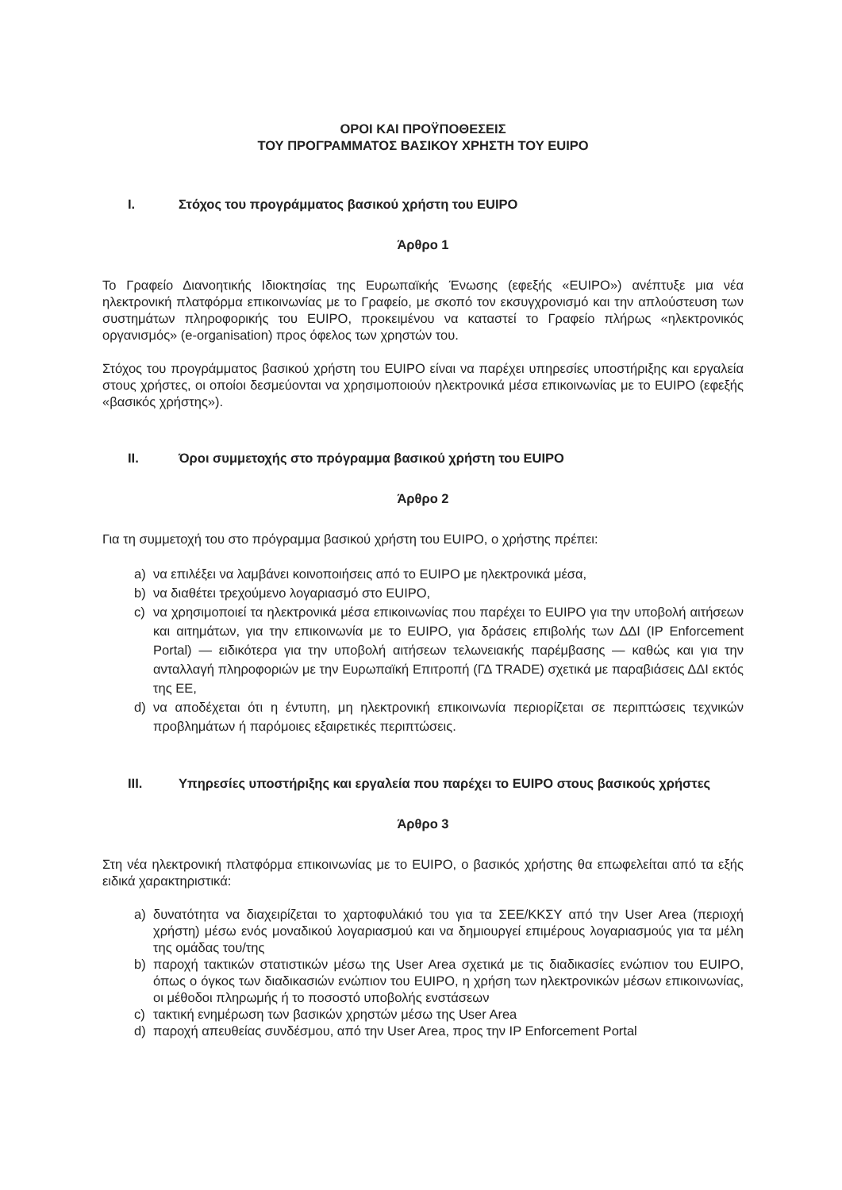ΟΡΟΙ ΚΑΙ ΠΡΟΫΠΟΘΕΣΕΙΣ
ΤΟΥ ΠΡΟΓΡΑΜΜΑΤΟΣ ΒΑΣΙΚΟΥ ΧΡΗΣΤΗ ΤΟΥ EUIPO
I. Στόχος του προγράμματος βασικού χρήστη του EUIPO
Άρθρο 1
Το Γραφείο Διανοητικής Ιδιοκτησίας της Ευρωπαϊκής Ένωσης (εφεξής «EUIPO») ανέπτυξε μια νέα ηλεκτρονική πλατφόρμα επικοινωνίας με το Γραφείο, με σκοπό τον εκσυγχρονισμό και την απλούστευση των συστημάτων πληροφορικής του EUIPO, προκειμένου να καταστεί το Γραφείο πλήρως «ηλεκτρονικός οργανισμός» (e-organisation) προς όφελος των χρηστών του.
Στόχος του προγράμματος βασικού χρήστη του EUIPO είναι να παρέχει υπηρεσίες υποστήριξης και εργαλεία στους χρήστες, οι οποίοι δεσμεύονται να χρησιμοποιούν ηλεκτρονικά μέσα επικοινωνίας με το EUIPO (εφεξής «βασικός χρήστης»).
II. Όροι συμμετοχής στο πρόγραμμα βασικού χρήστη του EUIPO
Άρθρο 2
Για τη συμμετοχή του στο πρόγραμμα βασικού χρήστη του EUIPO, ο χρήστης πρέπει:
a) να επιλέξει να λαμβάνει κοινοποιήσεις από το EUIPO με ηλεκτρονικά μέσα,
b) να διαθέτει τρεχούμενο λογαριασμό στο EUIPO,
c) να χρησιμοποιεί τα ηλεκτρονικά μέσα επικοινωνίας που παρέχει το EUIPO για την υποβολή αιτήσεων και αιτημάτων, για την επικοινωνία με το EUIPO, για δράσεις επιβολής των ΔΔΙ (IP Enforcement Portal) — ειδικότερα για την υποβολή αιτήσεων τελωνειακής παρέμβασης — καθώς και για την ανταλλαγή πληροφοριών με την Ευρωπαϊκή Επιτροπή (ΓΔ TRADE) σχετικά με παραβιάσεις ΔΔΙ εκτός της ΕΕ,
d) να αποδέχεται ότι η έντυπη, μη ηλεκτρονική επικοινωνία περιορίζεται σε περιπτώσεις τεχνικών προβλημάτων ή παρόμοιες εξαιρετικές περιπτώσεις.
III. Υπηρεσίες υποστήριξης και εργαλεία που παρέχει το EUIPO στους βασικούς χρήστες
Άρθρο 3
Στη νέα ηλεκτρονική πλατφόρμα επικοινωνίας με το EUIPO, ο βασικός χρήστης θα επωφελείται από τα εξής ειδικά χαρακτηριστικά:
a) δυνατότητα να διαχειρίζεται το χαρτοφυλάκιό του για τα ΣΕΕ/ΚΚΣΥ από την User Area (περιοχή χρήστη) μέσω ενός μοναδικού λογαριασμού και να δημιουργεί επιμέρους λογαριασμούς για τα μέλη της ομάδας του/της
b) παροχή τακτικών στατιστικών μέσω της User Area σχετικά με τις διαδικασίες ενώπιον του EUIPO, όπως ο όγκος των διαδικασιών ενώπιον του EUIPO, η χρήση των ηλεκτρονικών μέσων επικοινωνίας, οι μέθοδοι πληρωμής ή το ποσοστό υποβολής ενστάσεων
c) τακτική ενημέρωση των βασικών χρηστών μέσω της User Area
d) παροχή απευθείας συνδέσμου, από την User Area, προς την IP Enforcement Portal